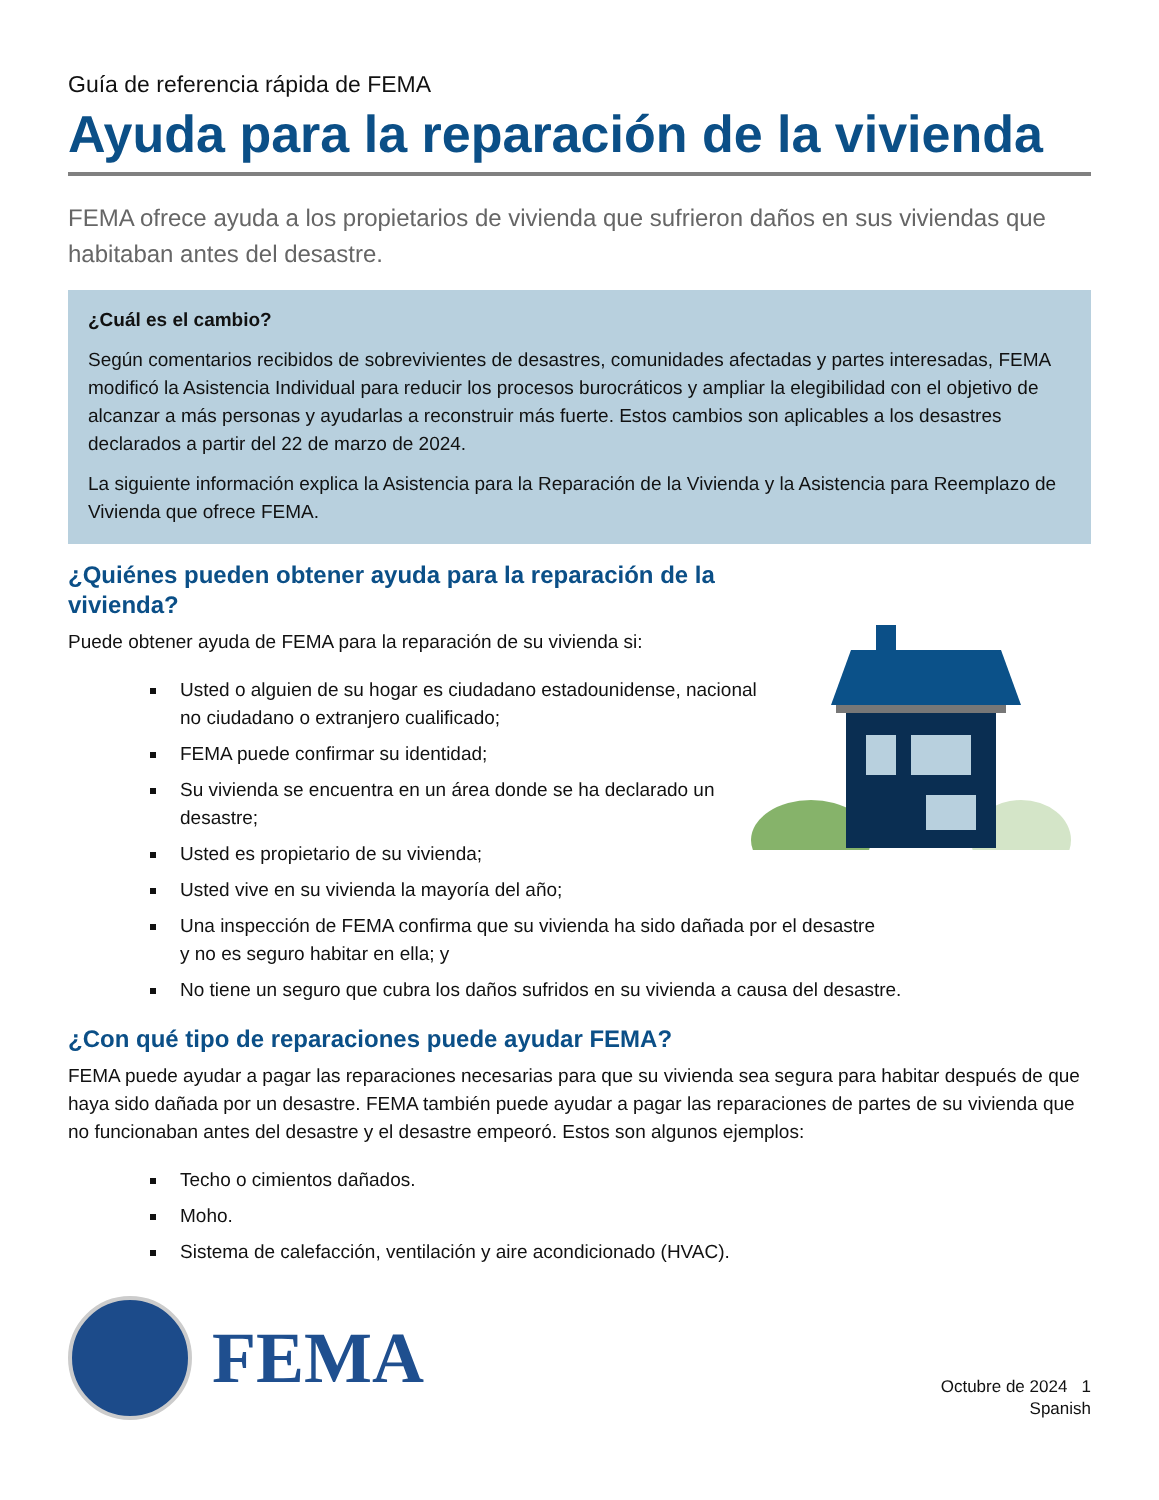Guía de referencia rápida de FEMA
Ayuda para la reparación de la vivienda
FEMA ofrece ayuda a los propietarios de vivienda que sufrieron daños en sus viviendas que habitaban antes del desastre.
¿Cuál es el cambio?
Según comentarios recibidos de sobrevivientes de desastres, comunidades afectadas y partes interesadas, FEMA modificó la Asistencia Individual para reducir los procesos burocráticos y ampliar la elegibilidad con el objetivo de alcanzar a más personas y ayudarlas a reconstruir más fuerte. Estos cambios son aplicables a los desastres declarados a partir del 22 de marzo de 2024.
La siguiente información explica la Asistencia para la Reparación de la Vivienda y la Asistencia para Reemplazo de Vivienda que ofrece FEMA.
¿Quiénes pueden obtener ayuda para la reparación de la
vivienda?
Puede obtener ayuda de FEMA para la reparación de su vivienda si:
Usted o alguien de su hogar es ciudadano estadounidense, nacional
no ciudadano o extranjero cualificado;
FEMA puede confirmar su identidad;
Su vivienda se encuentra en un área donde se ha declarado un
desastre;
Usted es propietario de su vivienda;
Usted vive en su vivienda la mayoría del año;
Una inspección de FEMA confirma que su vivienda ha sido dañada por el desastre
y no es seguro habitar en ella; y
No tiene un seguro que cubra los daños sufridos en su vivienda a causa del desastre.
¿Con qué tipo de reparaciones puede ayudar FEMA?
FEMA puede ayudar a pagar las reparaciones necesarias para que su vivienda sea segura para habitar después de que haya sido dañada por un desastre. FEMA también puede ayudar a pagar las reparaciones de partes de su vivienda que no funcionaban antes del desastre y el desastre empeoró. Estos son algunos ejemplos:
Techo o cimientos dañados.
Moho.
Sistema de calefacción, ventilación y aire acondicionado (HVAC).
FEMA
Octubre de 2024 1
Spanish